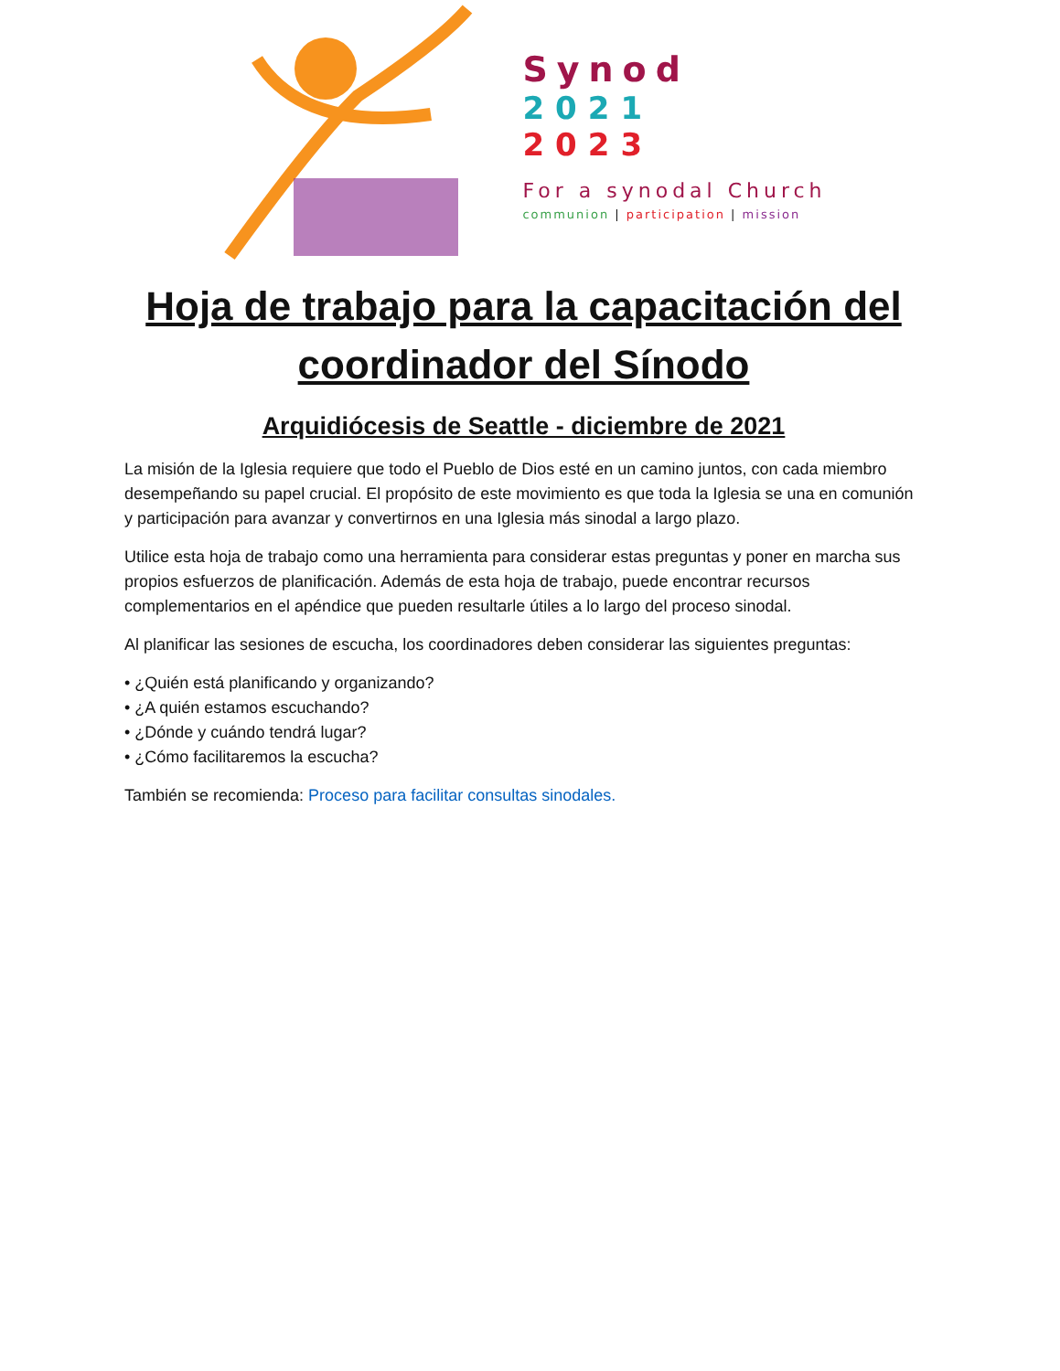Synod
2021
2023
For a synodal Church
communion | participation | mission
Hoja de trabajo para la capacitación del coordinador del Sínodo
Arquidiócesis de Seattle - diciembre de 2021
La misión de la Iglesia requiere que todo el Pueblo de Dios esté en un camino juntos, con cada miembro desempeñando su papel crucial. El propósito de este movimiento es que toda la Iglesia se una en comunión y participación para avanzar y convertirnos en una Iglesia más sinodal a largo plazo.
Utilice esta hoja de trabajo como una herramienta para considerar estas preguntas y poner en marcha sus propios esfuerzos de planificación. Además de esta hoja de trabajo, puede encontrar recursos complementarios en el apéndice que pueden resultarle útiles a lo largo del proceso sinodal.
Al planificar las sesiones de escucha, los coordinadores deben considerar las siguientes preguntas:
• ¿Quién está planificando y organizando?
• ¿A quién estamos escuchando?
• ¿Dónde y cuándo tendrá lugar?
• ¿Cómo facilitaremos la escucha?
También se recomienda: Proceso para facilitar consultas sinodales.